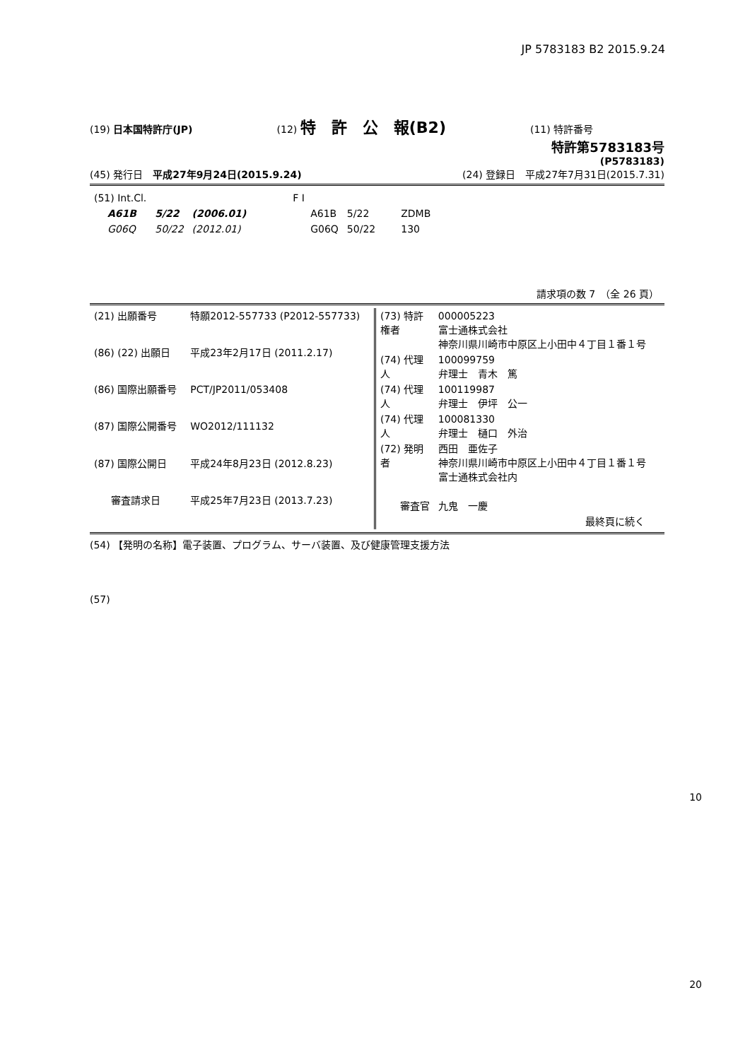JP 5783183 B2 2015.9.24
(19) 日本国特許庁(JP) (12) 特　許　公　報(B2) (11) 特許番号
特許第5783183号
(P5783183)
(45) 発行日　平成27年9月24日(2015.9.24) (24) 登録日　平成27年7月31日(2015.7.31)
| (51) Int.Cl. | | | F I | | |
| A61B | 5/22 | (2006.01) | A61B | 5/22 | ZDMB |
| G06Q | 50/22 | (2012.01) | G06Q | 50/22 | 130 |
請求項の数 7　（全 26 頁）
| (21) 出願番号 | 特願2012-557733 (P2012-557733) |
| (86) (22) 出願日 | 平成23年2月17日 (2011.2.17) |
| (86) 国際出願番号 | PCT/JP2011/053408 |
| (87) 国際公開番号 | WO2012/111132 |
| (87) 国際公開日 | 平成24年8月23日 (2012.8.23) |
| 審査請求日 | 平成25年7月23日 (2013.7.23) |
| (73) 特許権者 | 000005223 富士通株式会社 神奈川県川崎市中原区上小田中４丁目１番１号 |
| (74) 代理人 | 100099759 弁理士 青木 篤 |
| (74) 代理人 | 100119987 弁理士 伊坪 公一 |
| (74) 代理人 | 100081330 弁理士 樋口 外治 |
| (72) 発明者 | 西田 亜佐子 神奈川県川崎市中原区上小田中４丁目１番１号 富士通株式会社内 |
| 審査官 | 九鬼 一慶 |
| 最終頁に続く | |
(54) 【発明の名称】電子装置、プログラム、サーバ装置、及び健康管理支援方法
(57)
10
20